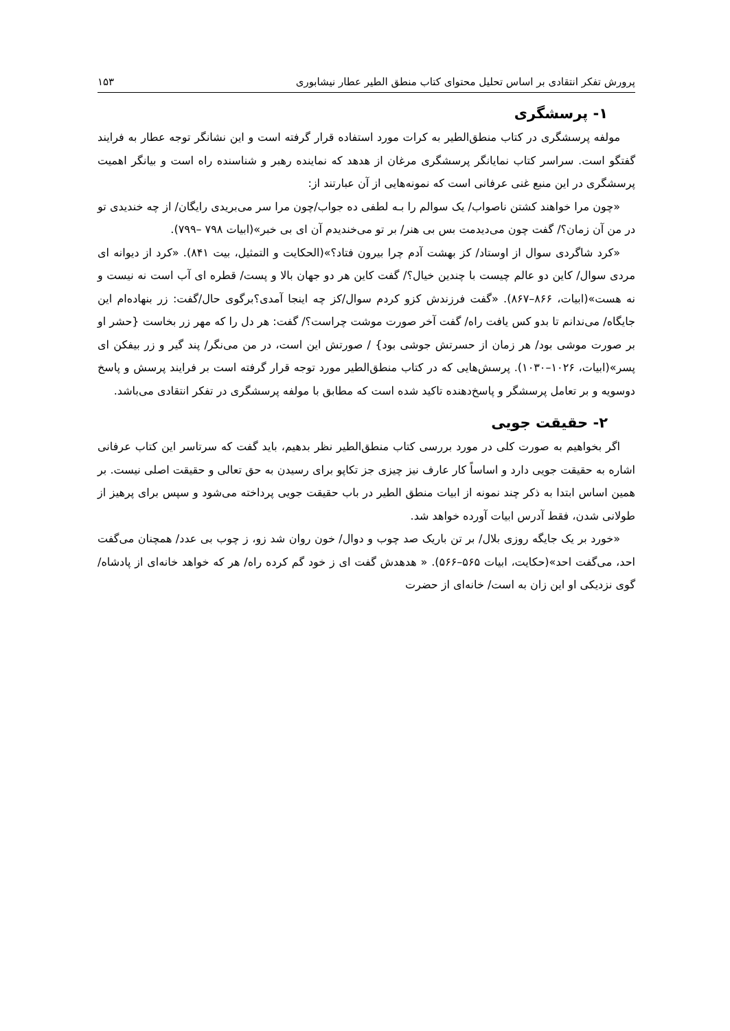پرورش تفکر انتقادی بر اساس تحلیل محتوای کتاب منطق الطیر عطار نیشابوری ۱۵۳
۱- پرسشگری
مولفه پرسشگری در کتاب منطق‌الطیر به کرات مورد استفاده قرار گرفته است و این نشانگر توجه عطار به فرایند گفتگو است. سراسر کتاب نمایانگر پرسشگری مرغان از هدهد که نماینده رهبر و شناسنده راه است و بیانگر اهمیت پرسشگری در این منبع غنی عرفانی است که نمونه‌هایی از آن عبارتند از:
«چون مرا خواهند کشتن ناصواب/ یک سوالم را بـه لطفی ده جواب/چون مرا سر می‌بریدی رایگان/ از چه خندیدی تو در من آن زمان؟/ گفت چون می‌دیدمت بس بی هنر/ بر تو می‌خندیدم آن ای بی خبر»(ابیات ۷۹۸ –۷۹۹).
«کرد شاگردی سوال از اوستاد/ کز بهشت آدم چرا بیرون فتاد؟»(الحکایت و التمثیل، بیت ۸۴۱). «کرد از دیوانه ای مردی سوال/ کاین دو عالم چیست با چندین خیال؟/ گفت کاین هر دو جهان بالا و پست/ قطره ای آب است نه نیست و نه هست»(ابیات، ۸۶۶–۸۶۷). «گفت فرزندش کزو کردم سوال/کز چه اینجا آمدی؟برگوی حال/گفت: زر بنهاده‌ام این جایگاه/ می‌ندانم تا بدو کس یافت راه/ گفت آخر صورت موشت چراست؟/ گفت: هر دل را که مهر زر بخاست {حشر او بر صورت موشی بود/ هر زمان از حسرتش جوشی بود} / صورتش این است، در من می‌نگر/ پند گیر و زر بیفکن ای پسر»(ابیات، ۱۰۲۶–۱۰۳۰). پرسش‌هایی که در کتاب منطق‌الطیر مورد توجه قرار گرفته است بر فرایند پرسش و پاسخ دوسویه و بر تعامل پرسشگر و پاسخ‌دهنده تاکید شده است که مطابق با مولفه پرسشگری در تفکر انتقادی می‌باشد.
۲- حقیقت جویی
اگر بخواهیم به صورت کلی در مورد بررسی کتاب منطق‌الطیر نظر بدهیم، باید گفت که سرتاسر این کتاب عرفانی اشاره به حقیقت جویی دارد و اساساً کار عارف نیز چیزی جز تکاپو برای رسیدن به حق تعالی و حقیقت اصلی نیست. بر همین اساس ابتدا به ذکر چند نمونه از ابیات منطق الطیر در باب حقیقت جویی پرداخته می‌شود و سپس برای پرهیز از طولانی شدن، فقط آدرس ابیات آورده خواهد شد.
«خورد بر یک جایگه روزی بلال/ بر تن باریک صد چوب و دوال/ خون روان شد زو، ز چوب بی عدد/ همچنان می‌گفت احد، می‌گفت احد»(حکایت، ابیات ۵۶۵–۵۶۶). « هدهدش گفت ای ز خود گم کرده راه/ هر که خواهد خانه‌ای از پادشاه/ گوی نزدیکی او این زان به است/ خانه‌ای از حضرت